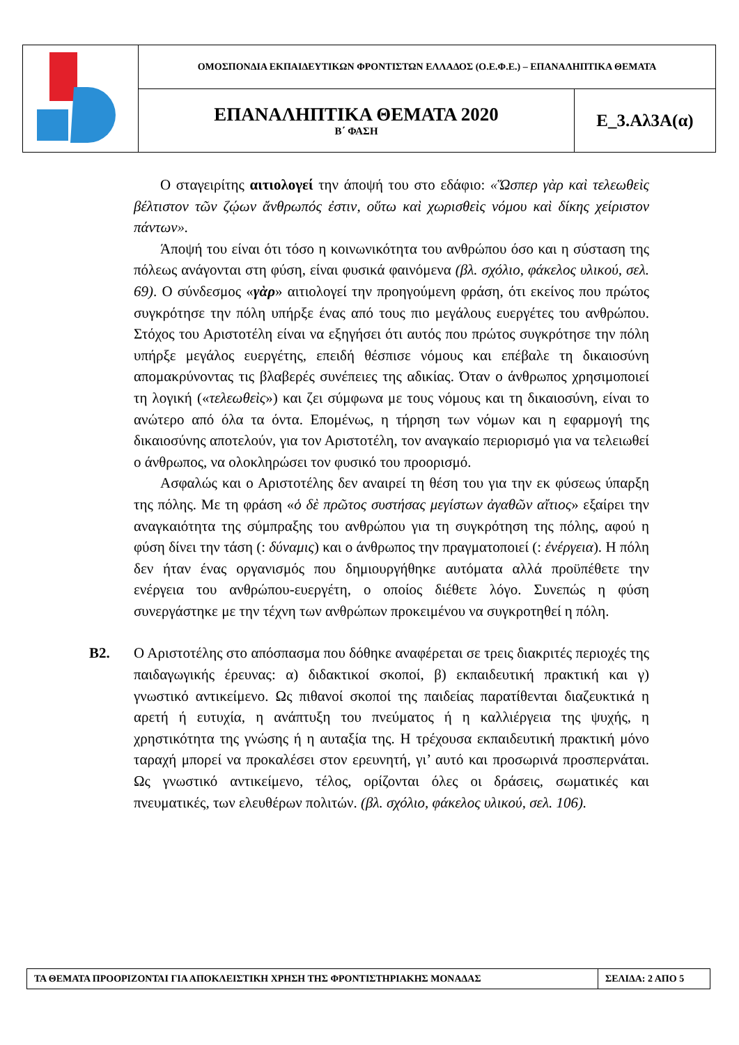| | ΟΜΟΣΠΟΝΔΙΑ ΕΚΠΑΙΔΕΥΤΙΚΩΝ ΦΡΟΝΤΙΣΤΩΝ ΕΛΛΑΔΟΣ (Ο.Ε.Φ.Ε.) – ΕΠΑΝΑΛΗΠΤΙΚΑ ΘΕΜΑΤΑ | |
| | ΕΠΑΝΑΛΗΠΤΙΚΑ ΘΕΜΑΤΑ 2020 Β΄ ΦΑΣΗ | Ε_3.Αλ3Α(α) |
Ο σταγειρίτης αιτιολογεί την άποψή του στο εδάφιο: «Ὥσπερ γὰρ καὶ τελεωθεὶς βέλτιστον τῶν ζῴων ἄνθρωπός ἐστιν, οὕτω καὶ χωρισθεὶς νόμου καὶ δίκης χείριστον πάντων».
Άποψή του είναι ότι τόσο η κοινωνικότητα του ανθρώπου όσο και η σύσταση της πόλεως ανάγονται στη φύση, είναι φυσικά φαινόμενα (βλ. σχόλιο, φάκελος υλικού, σελ. 69). Ο σύνδεσμος «γὰρ» αιτιολογεί την προηγούμενη φράση, ότι εκείνος που πρώτος συγκρότησε την πόλη υπήρξε ένας από τους πιο μεγάλους ευεργέτες του ανθρώπου. Στόχος του Αριστοτέλη είναι να εξηγήσει ότι αυτός που πρώτος συγκρότησε την πόλη υπήρξε μεγάλος ευεργέτης, επειδή θέσπισε νόμους και επέβαλε τη δικαιοσύνη απομακρύνοντας τις βλαβερές συνέπειες της αδικίας. Όταν ο άνθρωπος χρησιμοποιεί τη λογική («τελεωθεὶς») και ζει σύμφωνα με τους νόμους και τη δικαιοσύνη, είναι το ανώτερο από όλα τα όντα. Επομένως, η τήρηση των νόμων και η εφαρμογή της δικαιοσύνης αποτελούν, για τον Αριστοτέλη, τον αναγκαίο περιορισμό για να τελειωθεί ο άνθρωπος, να ολοκληρώσει τον φυσικό του προορισμό.
Ασφαλώς και ο Αριστοτέλης δεν αναιρεί τη θέση του για την εκ φύσεως ύπαρξη της πόλης. Με τη φράση «ὁ δὲ πρῶτος συστήσας μεγίστων ἀγαθῶν αἴτιος» εξαίρει την αναγκαιότητα της σύμπραξης του ανθρώπου για τη συγκρότηση της πόλης, αφού η φύση δίνει την τάση (: δύναμις) και ο άνθρωπος την πραγματοποιεί (: ἐνέργεια). Η πόλη δεν ήταν ένας οργανισμός που δημιουργήθηκε αυτόματα αλλά προϋπέθετε την ενέργεια του ανθρώπου-ευεργέτη, ο οποίος διέθετε λόγο. Συνεπώς η φύση συνεργάστηκε με την τέχνη των ανθρώπων προκειμένου να συγκροτηθεί η πόλη.
Β2. Ο Αριστοτέλης στο απόσπασμα που δόθηκε αναφέρεται σε τρεις διακριτές περιοχές της παιδαγωγικής έρευνας: α) διδακτικοί σκοποί, β) εκπαιδευτική πρακτική και γ) γνωστικό αντικείμενο. Ως πιθανοί σκοποί της παιδείας παρατίθενται διαζευκτικά η αρετή ή ευτυχία, η ανάπτυξη του πνεύματος ή η καλλιέργεια της ψυχής, η χρηστικότητα της γνώσης ή η αυταξία της. Η τρέχουσα εκπαιδευτική πρακτική μόνο ταραχή μπορεί να προκαλέσει στον ερευνητή, γι’ αυτό και προσωρινά προσπερνάται. Ως γνωστικό αντικείμενο, τέλος, ορίζονται όλες οι δράσεις, σωματικές και πνευματικές, των ελευθέρων πολιτών. (βλ. σχόλιο, φάκελος υλικού, σελ. 106).
| ΤΑ ΘΕΜΑΤΑ ΠΡΟΟΡΙΖΟΝΤΑΙ ΓΙΑ ΑΠΟΚΛΕΙΣΤΙΚΗ ΧΡΗΣΗ ΤΗΣ ΦΡΟΝΤΙΣΤΗΡΙΑΚΗΣ ΜΟΝΑΔΑΣ | ΣΕΛΙΔΑ: 2 ΑΠΟ 5 |